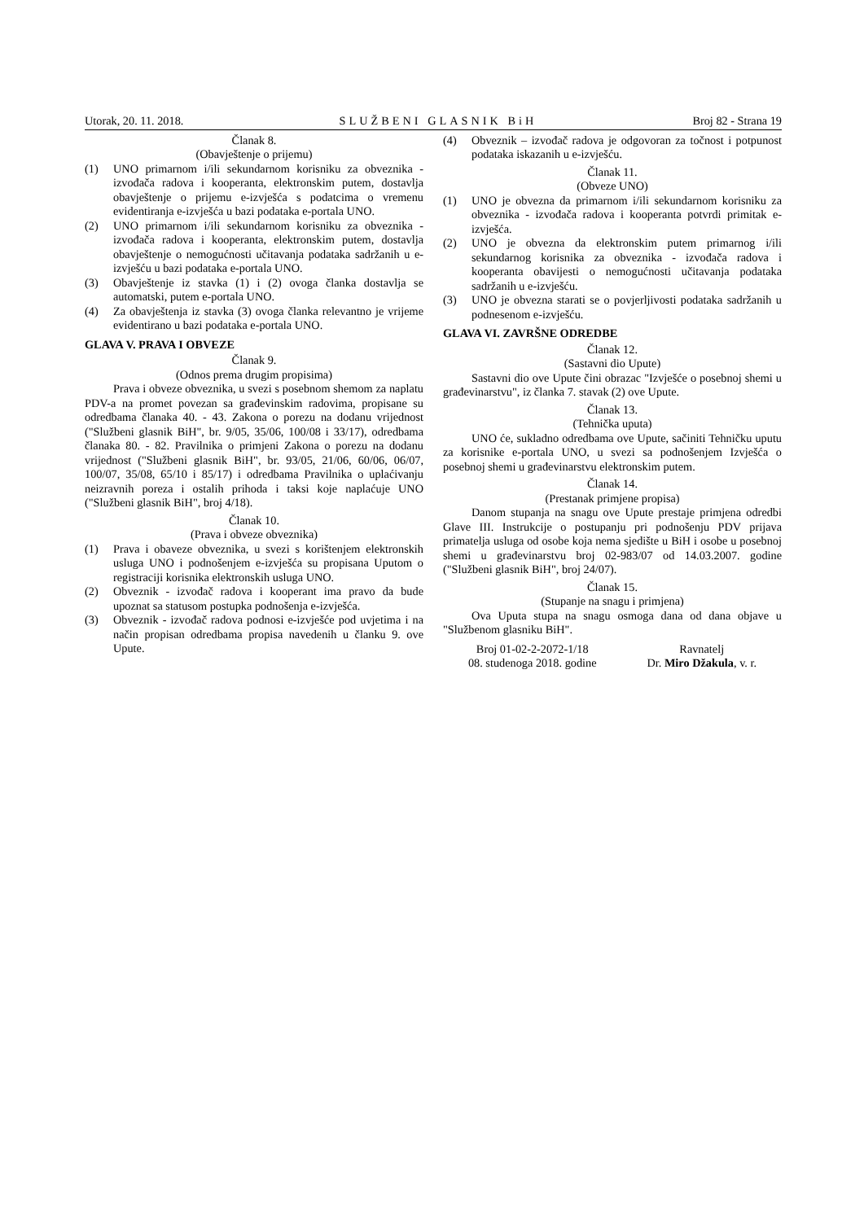Utorak, 20. 11. 2018. SLUŽBENI GLASNIK BiH Broj 82 - Strana 19
Članak 8.
(Obavještenje o prijemu)
(1) UNO primarnom i/ili sekundarnom korisniku za obveznika - izvođača radova i kooperanta, elektronskim putem, dostavlja obavještenje o prijemu e-izvješća s podatcima o vremenu evidentiranja e-izvješća u bazi podataka e-portala UNO.
(2) UNO primarnom i/ili sekundarnom korisniku za obveznika - izvođača radova i kooperanta, elektronskim putem, dostavlja obavještenje o nemogućnosti učitavanja podataka sadržanih u e-izvješću u bazi podataka e-portala UNO.
(3) Obavještenje iz stavka (1) i (2) ovoga članka dostavlja se automatski, putem e-portala UNO.
(4) Za obavještenja iz stavka (3) ovoga članka relevantno je vrijeme evidentirano u bazi podataka e-portala UNO.
GLAVA V. PRAVA I OBVEZE
Članak 9.
(Odnos prema drugim propisima)
Prava i obveze obveznika, u svezi s posebnom shemom za naplatu PDV-a na promet povezan sa građevinskim radovima, propisane su odredbama članaka 40. - 43. Zakona o porezu na dodanu vrijednost ("Službeni glasnik BiH", br. 9/05, 35/06, 100/08 i 33/17), odredbama članaka 80. - 82. Pravilnika o primjeni Zakona o porezu na dodanu vrijednost ("Službeni glasnik BiH", br. 93/05, 21/06, 60/06, 06/07, 100/07, 35/08, 65/10 i 85/17) i odredbama Pravilnika o uplaćivanju neizravnih poreza i ostalih prihoda i taksi koje naplaćuje UNO ("Službeni glasnik BiH", broj 4/18).
Članak 10.
(Prava i obveze obveznika)
(1) Prava i obaveze obveznika, u svezi s korištenjem elektronskih usluga UNO i podnošenjem e-izvješća su propisana Uputom o registraciji korisnika elektronskih usluga UNO.
(2) Obveznik - izvođač radova i kooperant ima pravo da bude upoznat sa statusom postupka podnošenja e-izvješća.
(3) Obveznik - izvođač radova podnosi e-izvješće pod uvjetima i na način propisan odredbama propisa navedenih u članku 9. ove Upute.
(4) Obveznik – izvođač radova je odgovoran za točnost i potpunost podataka iskazanih u e-izvješću.
Članak 11.
(Obveze UNO)
(1) UNO je obvezna da primarnom i/ili sekundarnom korisniku za obveznika - izvođača radova i kooperanta potvrdi primitak e-izvješća.
(2) UNO je obvezna da elektronskim putem primarnog i/ili sekundarnog korisnika za obveznika - izvođača radova i kooperanta obavijesti o nemogućnosti učitavanja podataka sadržanih u e-izvješću.
(3) UNO je obvezna starati se o povjerljivosti podataka sadržanih u podnesenom e-izvješću.
GLAVA VI. ZAVRŠNE ODREDBE
Članak 12.
(Sastavni dio Upute)
Sastavni dio ove Upute čini obrazac "Izvješće o posebnoj shemi u građevinarstvu", iz članka 7. stavak (2) ove Upute.
Članak 13.
(Tehnička uputa)
UNO će, sukladno odredbama ove Upute, sačiniti Tehničku uputu za korisnike e-portala UNO, u svezi sa podnošenjem Izvješća o posebnoj shemi u građevinarstvu elektronskim putem.
Članak 14.
(Prestanak primjene propisa)
Danom stupanja na snagu ove Upute prestaje primjena odredbi Glave III. Instrukcije o postupanju pri podnošenju PDV prijava primatelja usluga od osobe koja nema sjedište u BiH i osobe u posebnoj shemi u građevinarstvu broj 02-983/07 od 14.03.2007. godine ("Službeni glasnik BiH", broj 24/07).
Članak 15.
(Stupanje na snagu i primjena)
Ova Uputa stupa na snagu osmoga dana od dana objave u "Službenom glasniku BiH".
Broj 01-02-2-2072-1/18
08. studenoga 2018. godine
Ravnatelj
Dr. Miro Džakula, v. r.